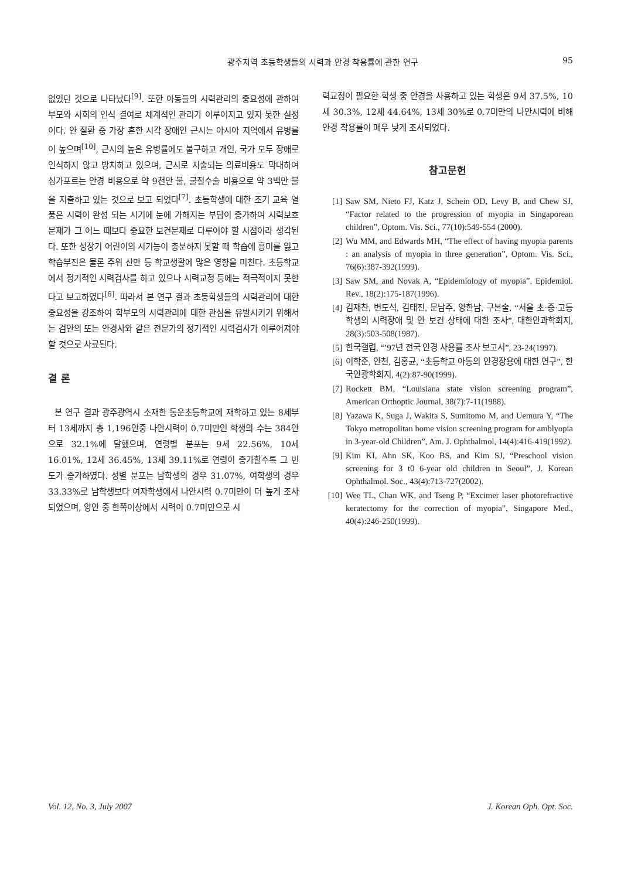광주지역 초등학생들의 시력과 안경 착용률에 관한 연구 95
없었던 것으로 나타났다<sup>[9]</sup>. 또한 아동들의 시력관리의 중요성에 관하여 부모와 사회의 인식 결여로 체계적인 관리가 이루어지고 있지 못한 실정이다. 안 질환 중 가장 흔한 시각 장애인 근시는 아시아 지역에서 유병률이 높으며<sup>[10]</sup>, 근시의 높은 유병률에도 불구하고 개인, 국가 모두 장애로 인식하지 않고 방치하고 있으며, 근시로 지출되는 의료비용도 막대하여 싱가포르는 안경 비용으로 약 9천만 불, 굴절수술 비용으로 약 3백만 불을 지출하고 있는 것으로 보고 되었다<sup>[7]</sup>. 초등학생에 대한 조기 교육 열풍은 시력이 완성 되는 시기에 눈에 가해지는 부담이 증가하여 시력보호 문제가 그 어느 때보다 중요한 보건문제로 다루어야 할 시점이라 생각된다. 또한 성장기 어린이의 시기능이 충분하지 못할 때 학습에 흥미를 잃고 학습부진은 물론 주위 산만 등 학교생활에 많은 영향을 미친다. 초등학교에서 정기적인 시력검사를 하고 있으나 시력교정 등에는 적극적이지 못한다고 보고하였다<sup>[6]</sup>. 따라서 본 연구 결과 초등학생들의 시력관리에 대한 중요성을 강조하여 학부모의 시력관리에 대한 관심을 유발시키기 위해서는 검안의 또는 안경사와 같은 전문가의 정기적인 시력검사가 이루어져야 할 것으로 사료된다.
결 론
본 연구 결과 광주광역시 소재한 동운초등학교에 재학하고 있는 8세부터 13세까지 총 1,196안중 나안시력이 0.7미만인 학생의 수는 384안으로 32.1%에 달했으며, 연령별 분포는 9세 22.56%, 10세 16.01%, 12세 36.45%, 13세 39.11%로 연령이 증가할수록 그 빈도가 증가하였다. 성별 분포는 남학생의 경우 31.07%, 여학생의 경우 33.33%로 남학생보다 여자학생에서 나안시력 0.7미만이 더 높게 조사되었으며, 양안 중 한쪽이상에서 시력이 0.7미만으로 시
력교정이 필요한 학생 중 안경을 사용하고 있는 학생은 9세 37.5%, 10세 30.3%, 12세 44.64%, 13세 30%로 0.7미만의 나안시력에 비해 안경 착용률이 매우 낮게 조사되었다.
참고문헌
[1] Saw SM, Nieto FJ, Katz J, Schein OD, Levy B, and Chew SJ, “Factor related to the progression of myopia in Singaporean children”, Optom. Vis. Sci., 77(10):549-554 (2000).
[2] Wu MM, and Edwards MH, “The effect of having myopia parents : an analysis of myopia in three generation”, Optom. Vis. Sci., 76(6):387-392(1999).
[3] Saw SM, and Novak A, “Epidemiology of myopia”, Epidemiol. Rev., 18(2):175-187(1996).
[4] 김재찬, 변도석, 김태진, 문남주, 양한남, 구본술, “서울 초·중·고등학생의 시력장애 및 안 보건 상태에 대한 조사”, 대한안과학회지, 28(3):503-508(1987).
[5] 한국갤럽, “’97년 전국 안경 사용률 조사 보고서”, 23-24(1997).
[6] 이학준, 안천, 김홍균, “초등학교 아동의 안경장용에 대한 연구”, 한국안광학회지, 4(2):87-90(1999).
[7] Rockett BM, “Louisiana state vision screening program”, American Orthoptic Journal, 38(7):7-11(1988).
[8] Yazawa K, Suga J, Wakita S, Sumitomo M, and Uemura Y, “The Tokyo metropolitan home vision screening program for amblyopia in 3-year-old Children”, Am. J. Ophthalmol, 14(4):416-419(1992).
[9] Kim KI, Ahn SK, Koo BS, and Kim SJ, “Preschool vision screening for 3 t0 6-year old children in Seoul”, J. Korean Ophthalmol. Soc., 43(4):713-727(2002).
[10] Wee TL, Chan WK, and Tseng P, “Excimer laser photorefractive keratectomy for the correction of myopia”, Singapore Med., 40(4):246-250(1999).
Vol. 12, No. 3, July 2007 J. Korean Oph. Opt. Soc.